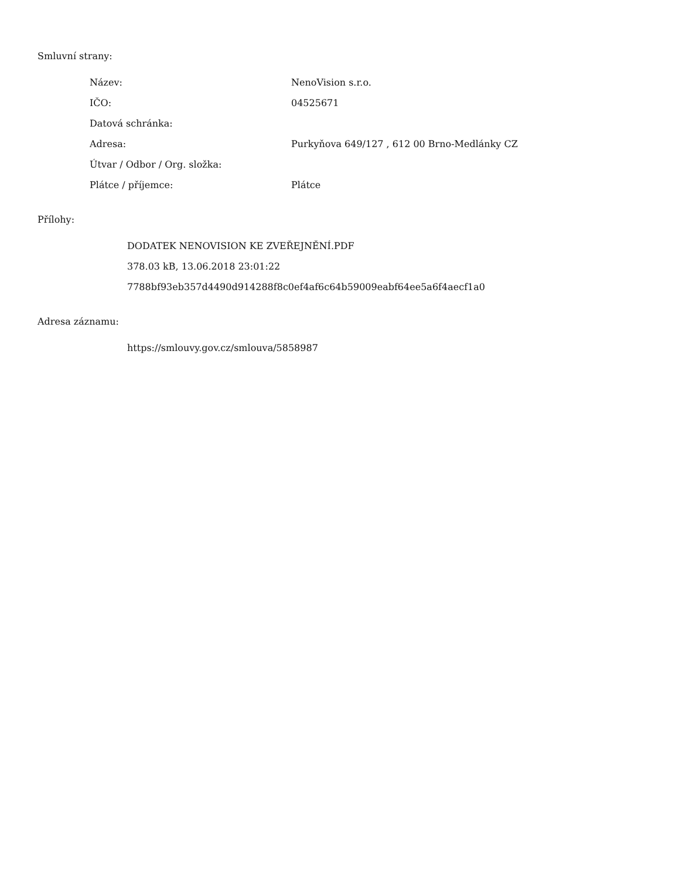Smluvní strany:
| Název: | NenoVision s.r.o. |
| IČO: | 04525671 |
| Datová schránka: | |
| Adresa: | Purkyňova 649/127 , 612 00 Brno-Medlánky CZ |
| Útvar / Odbor / Org. složka: | |
| Plátce / příjemce: | Plátce |
Přílohy:
DODATEK NENOVISION KE ZVEŘEJNĚNÍ.PDF
378.03 kB, 13.06.2018 23:01:22
7788bf93eb357d4490d914288f8c0ef4af6c64b59009eabf64ee5a6f4aecf1a0
Adresa záznamu:
https://smlouvy.gov.cz/smlouva/5858987